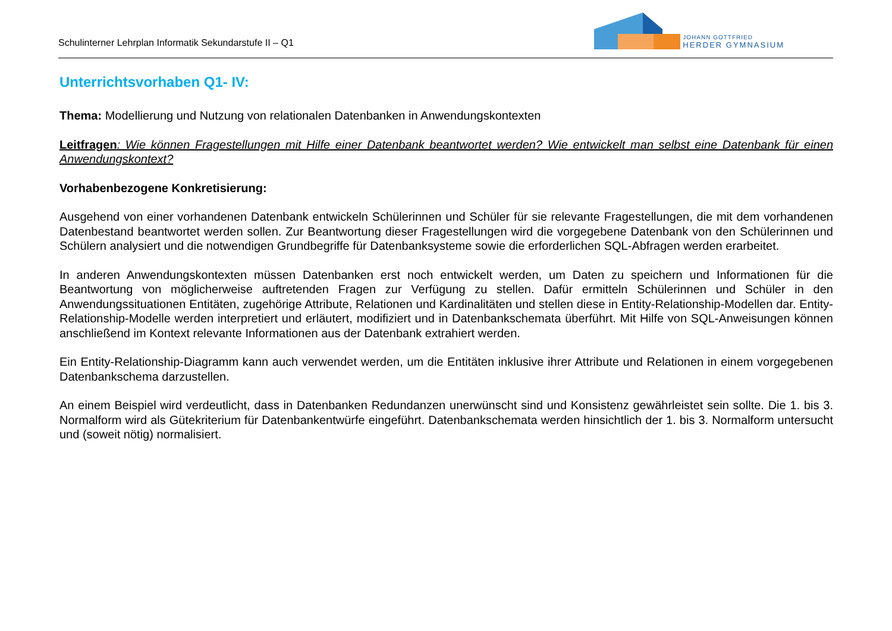Schulinterner Lehrplan Informatik Sekundarstufe II – Q1
JOHANN GOTTFRIED
HERDER GYMNASIUM
Unterrichtsvorhaben Q1- IV:
Thema: Modellierung und Nutzung von relationalen Datenbanken in Anwendungskontexten
Leitfragen: Wie können Fragestellungen mit Hilfe einer Datenbank beantwortet werden? Wie entwickelt man selbst eine Datenbank für einen Anwendungskontext?
Vorhabenbezogene Konkretisierung:
Ausgehend von einer vorhandenen Datenbank entwickeln Schülerinnen und Schüler für sie relevante Fragestellungen, die mit dem vorhandenen Datenbestand beantwortet werden sollen. Zur Beantwortung dieser Fragestellungen wird die vorgegebene Datenbank von den Schülerinnen und Schülern analysiert und die notwendigen Grundbegriffe für Datenbanksysteme sowie die erforderlichen SQL-Abfragen werden erarbeitet.
In anderen Anwendungskontexten müssen Datenbanken erst noch entwickelt werden, um Daten zu speichern und Informationen für die Beantwortung von möglicherweise auftretenden Fragen zur Verfügung zu stellen. Dafür ermitteln Schülerinnen und Schüler in den Anwendungssituationen Entitäten, zugehörige Attribute, Relationen und Kardinalitäten und stellen diese in Entity-Relationship-Modellen dar. Entity-Relationship-Modelle werden interpretiert und erläutert, modifiziert und in Datenbankschemata überführt. Mit Hilfe von SQL-Anweisungen können anschließend im Kontext relevante Informationen aus der Datenbank extrahiert werden.
Ein Entity-Relationship-Diagramm kann auch verwendet werden, um die Entitäten inklusive ihrer Attribute und Relationen in einem vorgegebenen Datenbankschema darzustellen.
An einem Beispiel wird verdeutlicht, dass in Datenbanken Redundanzen unerwünscht sind und Konsistenz gewährleistet sein sollte. Die 1. bis 3. Normalform wird als Gütekriterium für Datenbankentwürfe eingeführt. Datenbankschemata werden hinsichtlich der 1. bis 3. Normalform untersucht und (soweit nötig) normalisiert.